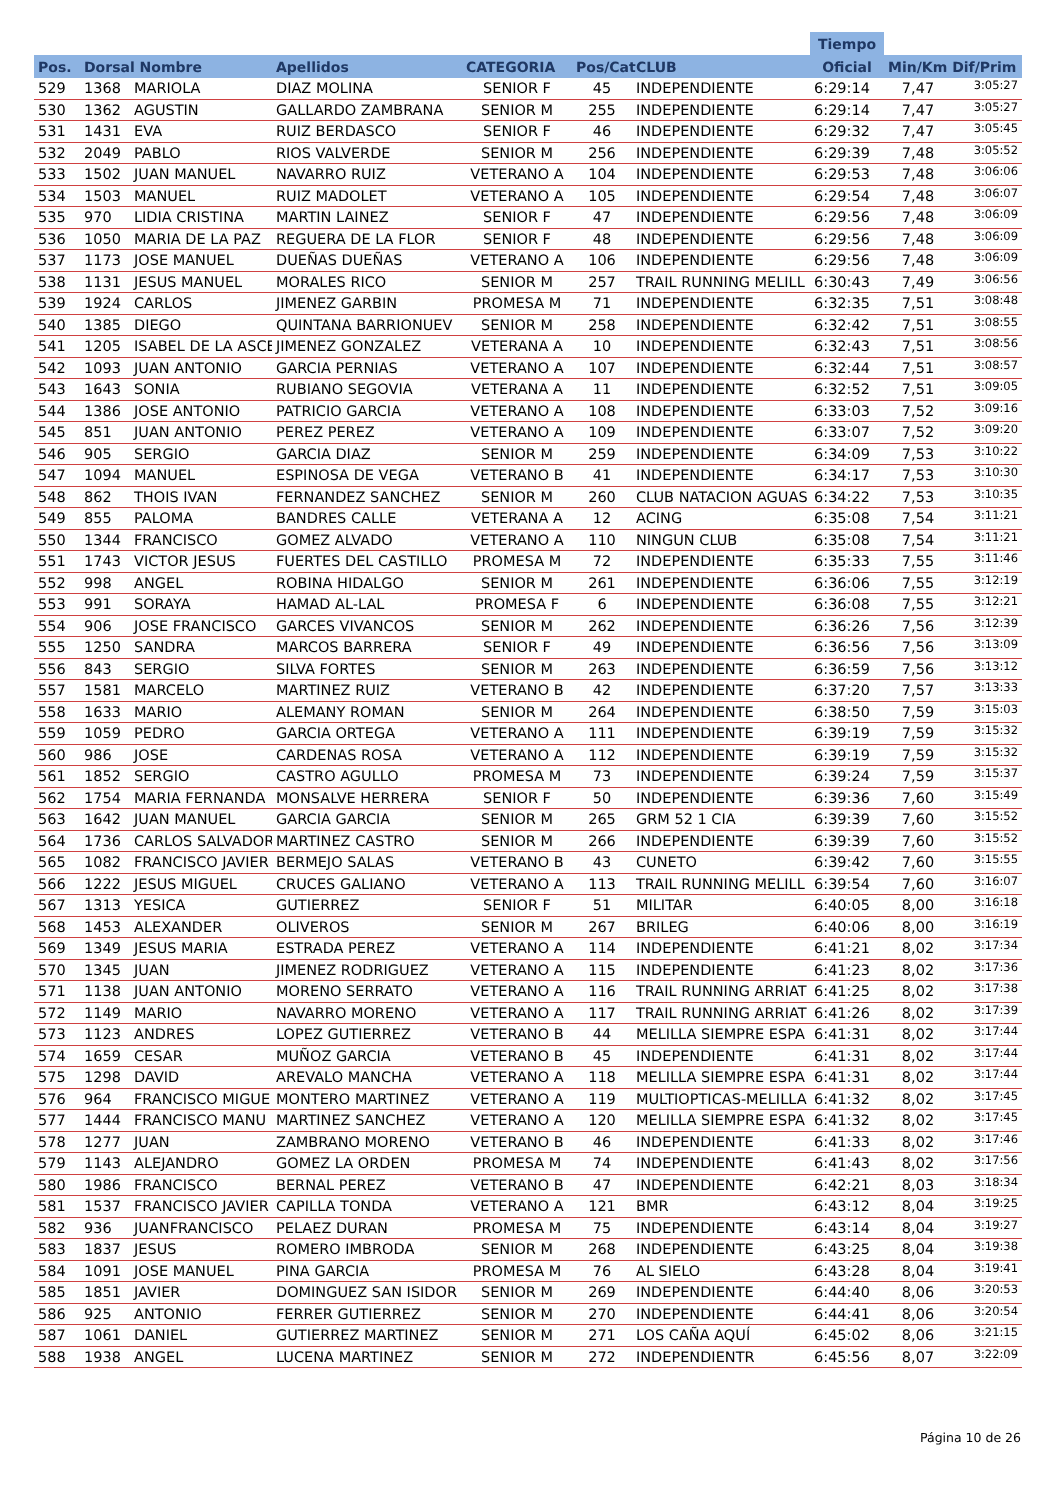| | | | | | | | Tiempo | | |
| --- | --- | --- | --- | --- | --- | --- | --- | --- | --- |
| Pos. | Dorsal Nombre | | Apellidos | CATEGORIA | Pos/Cat | CLUB | Oficial | Min/Km Dif/Prim | |
| 529 | 1368 | MARIOLA | DIAZ MOLINA | SENIOR F | 45 | INDEPENDIENTE | 6:29:14 | 7,47 | 3:05:27 |
| 530 | 1362 | AGUSTIN | GALLARDO ZAMBRANA | SENIOR M | 255 | INDEPENDIENTE | 6:29:14 | 7,47 | 3:05:27 |
| 531 | 1431 | EVA | RUIZ BERDASCO | SENIOR F | 46 | INDEPENDIENTE | 6:29:32 | 7,47 | 3:05:45 |
| 532 | 2049 | PABLO | RIOS VALVERDE | SENIOR M | 256 | INDEPENDIENTE | 6:29:39 | 7,48 | 3:05:52 |
| 533 | 1502 | JUAN MANUEL | NAVARRO RUIZ | VETERANO A | 104 | INDEPENDIENTE | 6:29:53 | 7,48 | 3:06:06 |
| 534 | 1503 | MANUEL | RUIZ MADOLET | VETERANO A | 105 | INDEPENDIENTE | 6:29:54 | 7,48 | 3:06:07 |
| 535 | 970 | LIDIA CRISTINA | MARTIN LAINEZ | SENIOR F | 47 | INDEPENDIENTE | 6:29:56 | 7,48 | 3:06:09 |
| 536 | 1050 | MARIA DE LA PAZ | REGUERA DE LA FLOR | SENIOR F | 48 | INDEPENDIENTE | 6:29:56 | 7,48 | 3:06:09 |
| 537 | 1173 | JOSE MANUEL | DUEÑAS DUEÑAS | VETERANO A | 106 | INDEPENDIENTE | 6:29:56 | 7,48 | 3:06:09 |
| 538 | 1131 | JESUS MANUEL | MORALES RICO | SENIOR M | 257 | TRAIL RUNNING MELILL | 6:30:43 | 7,49 | 3:06:56 |
| 539 | 1924 | CARLOS | JIMENEZ GARBIN | PROMESA M | 71 | INDEPENDIENTE | 6:32:35 | 7,51 | 3:08:48 |
| 540 | 1385 | DIEGO | QUINTANA BARRIONUEV | SENIOR M | 258 | INDEPENDIENTE | 6:32:42 | 7,51 | 3:08:55 |
| 541 | 1205 | ISABEL DE LA ASCE | JIMENEZ GONZALEZ | VETERANA A | 10 | INDEPENDIENTE | 6:32:43 | 7,51 | 3:08:56 |
| 542 | 1093 | JUAN ANTONIO | GARCIA PERNIAS | VETERANO A | 107 | INDEPENDIENTE | 6:32:44 | 7,51 | 3:08:57 |
| 543 | 1643 | SONIA | RUBIANO SEGOVIA | VETERANA A | 11 | INDEPENDIENTE | 6:32:52 | 7,51 | 3:09:05 |
| 544 | 1386 | JOSE ANTONIO | PATRICIO GARCIA | VETERANO A | 108 | INDEPENDIENTE | 6:33:03 | 7,52 | 3:09:16 |
| 545 | 851 | JUAN ANTONIO | PEREZ PEREZ | VETERANO A | 109 | INDEPENDIENTE | 6:33:07 | 7,52 | 3:09:20 |
| 546 | 905 | SERGIO | GARCIA DIAZ | SENIOR M | 259 | INDEPENDIENTE | 6:34:09 | 7,53 | 3:10:22 |
| 547 | 1094 | MANUEL | ESPINOSA DE VEGA | VETERANO B | 41 | INDEPENDIENTE | 6:34:17 | 7,53 | 3:10:30 |
| 548 | 862 | THOIS IVAN | FERNANDEZ SANCHEZ | SENIOR M | 260 | CLUB NATACION AGUAS | 6:34:22 | 7,53 | 3:10:35 |
| 549 | 855 | PALOMA | BANDRES CALLE | VETERANA A | 12 | ACING | 6:35:08 | 7,54 | 3:11:21 |
| 550 | 1344 | FRANCISCO | GOMEZ ALVADO | VETERANO A | 110 | NINGUN CLUB | 6:35:08 | 7,54 | 3:11:21 |
| 551 | 1743 | VICTOR JESUS | FUERTES DEL CASTILLO | PROMESA M | 72 | INDEPENDIENTE | 6:35:33 | 7,55 | 3:11:46 |
| 552 | 998 | ANGEL | ROBINA HIDALGO | SENIOR M | 261 | INDEPENDIENTE | 6:36:06 | 7,55 | 3:12:19 |
| 553 | 991 | SORAYA | HAMAD AL-LAL | PROMESA F | 6 | INDEPENDIENTE | 6:36:08 | 7,55 | 3:12:21 |
| 554 | 906 | JOSE FRANCISCO | GARCES VIVANCOS | SENIOR M | 262 | INDEPENDIENTE | 6:36:26 | 7,56 | 3:12:39 |
| 555 | 1250 | SANDRA | MARCOS BARRERA | SENIOR F | 49 | INDEPENDIENTE | 6:36:56 | 7,56 | 3:13:09 |
| 556 | 843 | SERGIO | SILVA FORTES | SENIOR M | 263 | INDEPENDIENTE | 6:36:59 | 7,56 | 3:13:12 |
| 557 | 1581 | MARCELO | MARTINEZ RUIZ | VETERANO B | 42 | INDEPENDIENTE | 6:37:20 | 7,57 | 3:13:33 |
| 558 | 1633 | MARIO | ALEMANY ROMAN | SENIOR M | 264 | INDEPENDIENTE | 6:38:50 | 7,59 | 3:15:03 |
| 559 | 1059 | PEDRO | GARCIA ORTEGA | VETERANO A | 111 | INDEPENDIENTE | 6:39:19 | 7,59 | 3:15:32 |
| 560 | 986 | JOSE | CARDENAS ROSA | VETERANO A | 112 | INDEPENDIENTE | 6:39:19 | 7,59 | 3:15:32 |
| 561 | 1852 | SERGIO | CASTRO AGULLO | PROMESA M | 73 | INDEPENDIENTE | 6:39:24 | 7,59 | 3:15:37 |
| 562 | 1754 | MARIA FERNANDA | MONSALVE HERRERA | SENIOR F | 50 | INDEPENDIENTE | 6:39:36 | 7,60 | 3:15:49 |
| 563 | 1642 | JUAN MANUEL | GARCIA GARCIA | SENIOR M | 265 | GRM 52 1 CIA | 6:39:39 | 7,60 | 3:15:52 |
| 564 | 1736 | CARLOS SALVADOR | MARTINEZ CASTRO | SENIOR M | 266 | INDEPENDIENTE | 6:39:39 | 7,60 | 3:15:52 |
| 565 | 1082 | FRANCISCO JAVIER | BERMEJO SALAS | VETERANO B | 43 | CUNETO | 6:39:42 | 7,60 | 3:15:55 |
| 566 | 1222 | JESUS MIGUEL | CRUCES GALIANO | VETERANO A | 113 | TRAIL RUNNING MELILL | 6:39:54 | 7,60 | 3:16:07 |
| 567 | 1313 | YESICA | GUTIERREZ | SENIOR F | 51 | MILITAR | 6:40:05 | 8,00 | 3:16:18 |
| 568 | 1453 | ALEXANDER | OLIVEROS | SENIOR M | 267 | BRILEG | 6:40:06 | 8,00 | 3:16:19 |
| 569 | 1349 | JESUS MARIA | ESTRADA PEREZ | VETERANO A | 114 | INDEPENDIENTE | 6:41:21 | 8,02 | 3:17:34 |
| 570 | 1345 | JUAN | JIMENEZ RODRIGUEZ | VETERANO A | 115 | INDEPENDIENTE | 6:41:23 | 8,02 | 3:17:36 |
| 571 | 1138 | JUAN ANTONIO | MORENO SERRATO | VETERANO A | 116 | TRAIL RUNNING ARRIAT | 6:41:25 | 8,02 | 3:17:38 |
| 572 | 1149 | MARIO | NAVARRO MORENO | VETERANO A | 117 | TRAIL RUNNING ARRIAT | 6:41:26 | 8,02 | 3:17:39 |
| 573 | 1123 | ANDRES | LOPEZ GUTIERREZ | VETERANO B | 44 | MELILLA SIEMPRE ESPA | 6:41:31 | 8,02 | 3:17:44 |
| 574 | 1659 | CESAR | MUÑOZ GARCIA | VETERANO B | 45 | INDEPENDIENTE | 6:41:31 | 8,02 | 3:17:44 |
| 575 | 1298 | DAVID | AREVALO MANCHA | VETERANO A | 118 | MELILLA SIEMPRE ESPA | 6:41:31 | 8,02 | 3:17:44 |
| 576 | 964 | FRANCISCO MIGUE | MONTERO MARTINEZ | VETERANO A | 119 | MULTIOPTICAS-MELILLA | 6:41:32 | 8,02 | 3:17:45 |
| 577 | 1444 | FRANCISCO MANU | MARTINEZ SANCHEZ | VETERANO A | 120 | MELILLA SIEMPRE ESPA | 6:41:32 | 8,02 | 3:17:45 |
| 578 | 1277 | JUAN | ZAMBRANO MORENO | VETERANO B | 46 | INDEPENDIENTE | 6:41:33 | 8,02 | 3:17:46 |
| 579 | 1143 | ALEJANDRO | GOMEZ LA ORDEN | PROMESA M | 74 | INDEPENDIENTE | 6:41:43 | 8,02 | 3:17:56 |
| 580 | 1986 | FRANCISCO | BERNAL PEREZ | VETERANO B | 47 | INDEPENDIENTE | 6:42:21 | 8,03 | 3:18:34 |
| 581 | 1537 | FRANCISCO JAVIER | CAPILLA TONDA | VETERANO A | 121 | BMR | 6:43:12 | 8,04 | 3:19:25 |
| 582 | 936 | JUANFRANCISCO | PELAEZ DURAN | PROMESA M | 75 | INDEPENDIENTE | 6:43:14 | 8,04 | 3:19:27 |
| 583 | 1837 | JESUS | ROMERO IMBRODA | SENIOR M | 268 | INDEPENDIENTE | 6:43:25 | 8,04 | 3:19:38 |
| 584 | 1091 | JOSE MANUEL | PINA GARCIA | PROMESA M | 76 | AL SIELO | 6:43:28 | 8,04 | 3:19:41 |
| 585 | 1851 | JAVIER | DOMINGUEZ SAN ISIDOR | SENIOR M | 269 | INDEPENDIENTE | 6:44:40 | 8,06 | 3:20:53 |
| 586 | 925 | ANTONIO | FERRER GUTIERREZ | SENIOR M | 270 | INDEPENDIENTE | 6:44:41 | 8,06 | 3:20:54 |
| 587 | 1061 | DANIEL | GUTIERREZ MARTINEZ | SENIOR M | 271 | LOS CAÑA AQUÍ | 6:45:02 | 8,06 | 3:21:15 |
| 588 | 1938 | ANGEL | LUCENA MARTINEZ | SENIOR M | 272 | INDEPENDIENTR | 6:45:56 | 8,07 | 3:22:09 |
Página 10 de 26